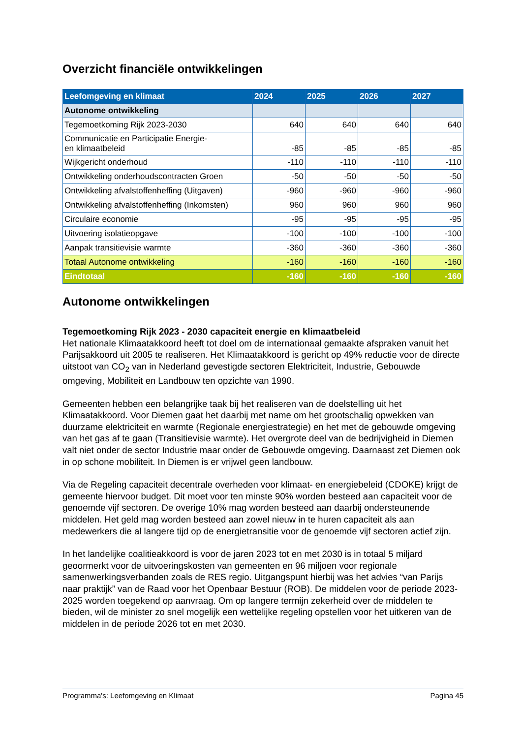Overzicht financiële ontwikkelingen
| Leefomgeving en klimaat | 2024 | 2025 | 2026 | 2027 |
| --- | --- | --- | --- | --- |
| Autonome ontwikkeling | | | | |
| Tegemoetkoming Rijk 2023-2030 | 640 | 640 | 640 | 640 |
| Communicatie en Participatie Energie- en klimaatbeleid | -85 | -85 | -85 | -85 |
| Wijkgericht onderhoud | -110 | -110 | -110 | -110 |
| Ontwikkeling onderhoudscontracten Groen | -50 | -50 | -50 | -50 |
| Ontwikkeling afvalstoffenheffing (Uitgaven) | -960 | -960 | -960 | -960 |
| Ontwikkeling afvalstoffenheffing (Inkomsten) | 960 | 960 | 960 | 960 |
| Circulaire economie | -95 | -95 | -95 | -95 |
| Uitvoering isolatieopgave | -100 | -100 | -100 | -100 |
| Aanpak transitievisie warmte | -360 | -360 | -360 | -360 |
| Totaal Autonome ontwikkeling | -160 | -160 | -160 | -160 |
| Eindtotaal | -160 | -160 | -160 | -160 |
Autonome ontwikkelingen
Tegemoetkoming Rijk 2023 - 2030 capaciteit energie en klimaatbeleid
Het nationale Klimaatakkoord heeft tot doel om de internationaal gemaakte afspraken vanuit het Parijsakkoord uit 2005 te realiseren. Het Klimaatakkoord is gericht op 49% reductie voor de directe uitstoot van CO<sub>2</sub> van in Nederland gevestigde sectoren Elektriciteit, Industrie, Gebouwde omgeving, Mobiliteit en Landbouw ten opzichte van 1990.
Gemeenten hebben een belangrijke taak bij het realiseren van de doelstelling uit het Klimaatakkoord. Voor Diemen gaat het daarbij met name om het grootschalig opwekken van duurzame elektriciteit en warmte (Regionale energiestrategie) en het met de gebouwde omgeving van het gas af te gaan (Transitievisie warmte). Het overgrote deel van de bedrijvigheid in Diemen valt niet onder de sector Industrie maar onder de Gebouwde omgeving. Daarnaast zet Diemen ook in op schone mobiliteit. In Diemen is er vrijwel geen landbouw.
Via de Regeling capaciteit decentrale overheden voor klimaat- en energiebeleid (CDOKE) krijgt de gemeente hiervoor budget. Dit moet voor ten minste 90% worden besteed aan capaciteit voor de genoemde vijf sectoren. De overige 10% mag worden besteed aan daarbij ondersteunende middelen. Het geld mag worden besteed aan zowel nieuw in te huren capaciteit als aan medewerkers die al langere tijd op de energietransitie voor de genoemde vijf sectoren actief zijn.
In het landelijke coalitieakkoord is voor de jaren 2023 tot en met 2030 is in totaal 5 miljard geoormerkt voor de uitvoeringskosten van gemeenten en 96 miljoen voor regionale samenwerkingsverbanden zoals de RES regio. Uitgangspunt hierbij was het advies “van Parijs naar praktijk” van de Raad voor het Openbaar Bestuur (ROB). De middelen voor de periode 2023-2025 worden toegekend op aanvraag. Om op langere termijn zekerheid over de middelen te bieden, wil de minister zo snel mogelijk een wettelijke regeling opstellen voor het uitkeren van de middelen in de periode 2026 tot en met 2030.
Programma's: Leefomgeving en Klimaat Pagina 45